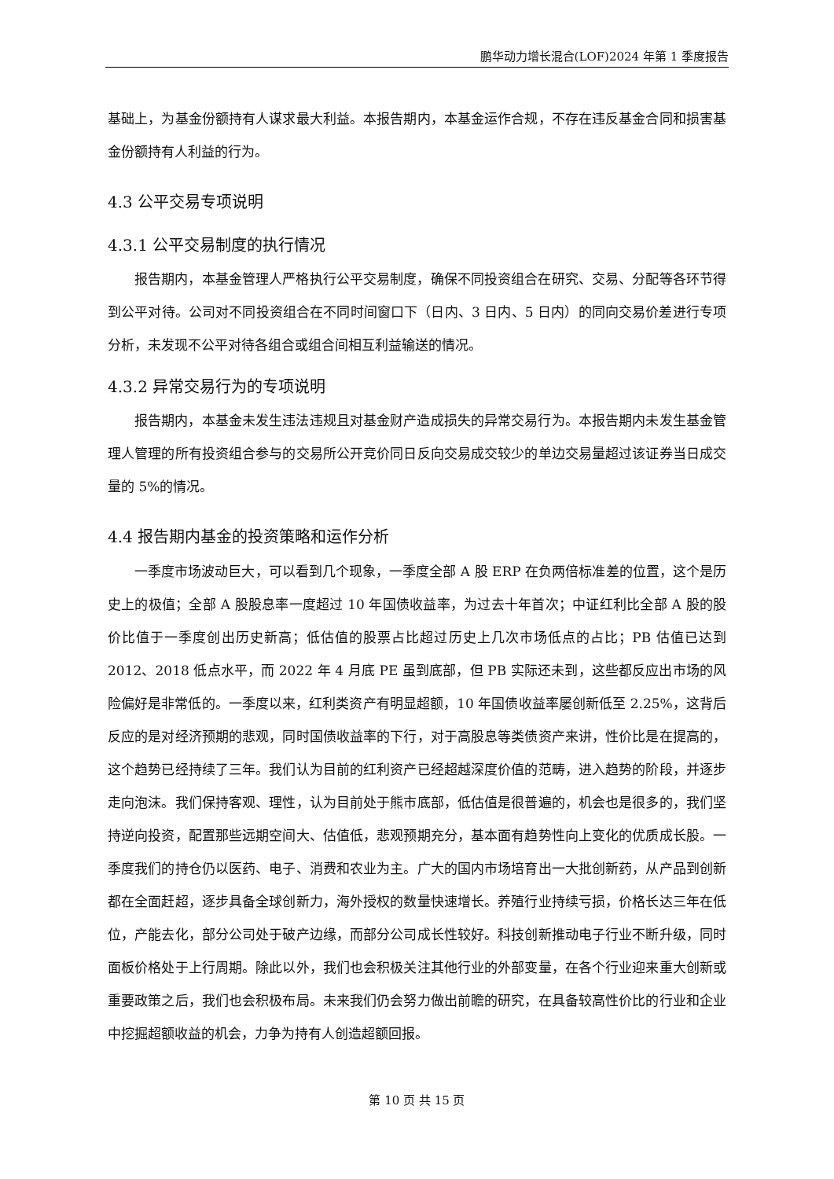鹏华动力增长混合(LOF)2024 年第 1 季度报告
基础上，为基金份额持有人谋求最大利益。本报告期内，本基金运作合规，不存在违反基金合同和损害基金份额持有人利益的行为。
4.3 公平交易专项说明
4.3.1 公平交易制度的执行情况
报告期内，本基金管理人严格执行公平交易制度，确保不同投资组合在研究、交易、分配等各环节得到公平对待。公司对不同投资组合在不同时间窗口下（日内、3 日内、5 日内）的同向交易价差进行专项分析，未发现不公平对待各组合或组合间相互利益输送的情况。
4.3.2 异常交易行为的专项说明
报告期内，本基金未发生违法违规且对基金财产造成损失的异常交易行为。本报告期内未发生基金管理人管理的所有投资组合参与的交易所公开竞价同日反向交易成交较少的单边交易量超过该证券当日成交量的 5%的情况。
4.4 报告期内基金的投资策略和运作分析
一季度市场波动巨大，可以看到几个现象，一季度全部 A 股 ERP 在负两倍标准差的位置，这个是历史上的极值；全部 A 股股息率一度超过 10 年国债收益率，为过去十年首次；中证红利比全部 A 股的股价比值于一季度创出历史新高；低估值的股票占比超过历史上几次市场低点的占比；PB 估值已达到 2012、2018 低点水平，而 2022 年 4 月底 PE 虽到底部，但 PB 实际还未到，这些都反应出市场的风险偏好是非常低的。一季度以来，红利类资产有明显超额，10 年国债收益率屡创新低至 2.25%，这背后反应的是对经济预期的悲观，同时国债收益率的下行，对于高股息等类债资产来讲，性价比是在提高的，这个趋势已经持续了三年。我们认为目前的红利资产已经超越深度价值的范畴，进入趋势的阶段，并逐步走向泡沫。我们保持客观、理性，认为目前处于熊市底部，低估值是很普遍的，机会也是很多的，我们坚持逆向投资，配置那些远期空间大、估值低，悲观预期充分，基本面有趋势性向上变化的优质成长股。一季度我们的持仓仍以医药、电子、消费和农业为主。广大的国内市场培育出一大批创新药，从产品到创新都在全面赶超，逐步具备全球创新力，海外授权的数量快速增长。养殖行业持续亏损，价格长达三年在低位，产能去化，部分公司处于破产边缘，而部分公司成长性较好。科技创新推动电子行业不断升级，同时面板价格处于上行周期。除此以外，我们也会积极关注其他行业的外部变量，在各个行业迎来重大创新或重要政策之后，我们也会积极布局。未来我们仍会努力做出前瞻的研究，在具备较高性价比的行业和企业中挖掘超额收益的机会，力争为持有人创造超额回报。
第 10 页 共 15 页